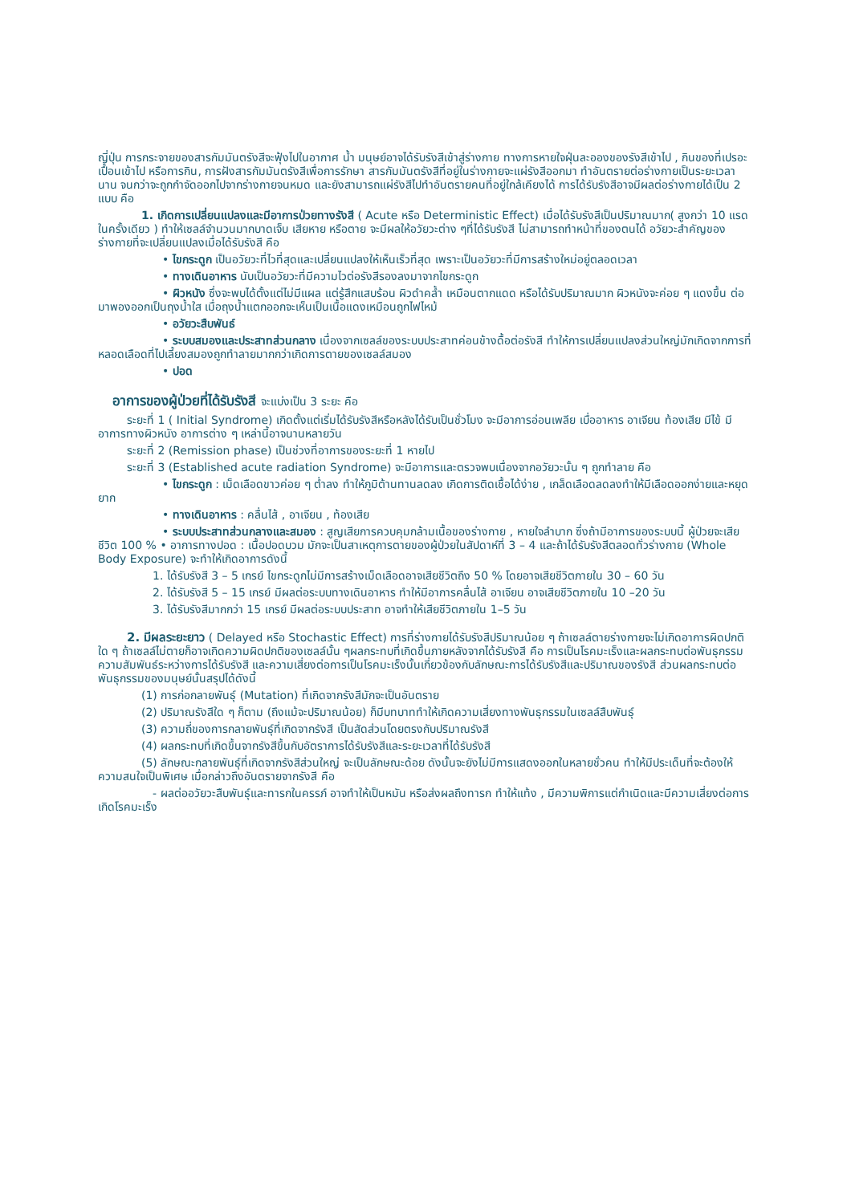ญี่ปุ่น การกระจายของสารกัมมันตรังสีจะฟุ้งไปในอากาศ น้ำ มนุษย์อาจได้รับรังสีเข้าสู่ร่างกาย ทางการหายใจฝุ่นละอองของรังสีเข้าไป , กินของที่เปรอะเปื้อนเข้าไป หรือการกิน, การฝังสารกัมมันตรังสีเพื่อการรักษา สารกัมมันตรังสีที่อยู่ในร่างกายจะแผ่รังสีออกมา ทำอันตรายต่อร่างกายเป็นระยะเวลานาน จนกว่าจะถูกกำจัดออกไปจากร่างกายจนหมด และยังสามารถแผ่รังสีไปทำอันตรายคนที่อยู่ใกล้เคียงได้ การได้รับรังสีอาจมีผลต่อร่างกายได้เป็น 2 แบบ คือ
1. เกิดการเปลี่ยนแปลงและมีอาการป่วยทางรังสี ( Acute หรือ Deterministic Effect) เมื่อได้รับรังสีเป็นปริมาณมาก( สูงกว่า 10 แรด ในครั้งเดียว ) ทำให้เซลล์จำนวนมากบาดเจ็บ เสียหาย หรือตาย จะมีผลให้อวัยวะต่าง ๆที่ได้รับรังสี ไม่สามารถทำหน้าที่ของตนได้ อวัยวะสำคัญของร่างกายที่จะเปลี่ยนแปลงเมื่อได้รับรังสี คือ
• ไขกระดูก เป็นอวัยวะที่ไวที่สุดและเปลี่ยนแปลงให้เห็นเร็วที่สุด เพราะเป็นอวัยวะที่มีการสร้างใหม่อยู่ตลอดเวลา
• ทางเดินอาหาร นับเป็นอวัยวะที่มีความไวต่อรังสีรองลงมาจากไขกระดูก
• ผิวหนัง ซึ่งจะพบได้ตั้งแต่ไม่มีแผล แต่รู้สึกแสบร้อน ผิวดำคล้ำ เหมือนตากแดด หรือได้รับปริมาณมาก ผิวหนังจะค่อย ๆ แดงขึ้น ต่อมาพองออกเป็นถุงน้ำใส เมื่อถุงน้ำแตกออกจะเห็นเป็นเนื้อแดงเหมือนถูกไฟไหม้
• อวัยวะสืบพันธ์
• ระบบสมองและประสาทส่วนกลาง เนื่องจากเซลล์ของระบบประสาทค่อนข้างดื้อต่อรังสี ทำให้การเปลี่ยนแปลงส่วนใหญ่มักเกิดจากการที่หลอดเลือดที่ไปเลี้ยงสมองถูกทำลายมากกว่าเกิดการตายของเซลล์สมอง
• ปอด
อาการของผู้ป่วยที่ได้รับรังสี จะแบ่งเป็น 3 ระยะ คือ
ระยะที่ 1 ( Initial Syndrome) เกิดตั้งแต่เริ่มได้รับรังสีหรือหลังได้รับเป็นชั่วโมง จะมีอาการอ่อนเพลีย เบื่ออาหาร อาเจียน ท้องเสีย มีไข้ มีอาการทางผิวหนัง อาการต่าง ๆ เหล่านี้อาจนานหลายวัน
ระยะที่ 2 (Remission phase) เป็นช่วงที่อาการของระยะที่ 1 หายไป
ระยะที่ 3 (Established acute radiation Syndrome) จะมีอาการและตรวจพบเนื่องจากอวัยวะนั้น ๆ ถูกทำลาย คือ
• ไขกระดูก : เม็ดเลือดขาวค่อย ๆ ต่ำลง ทำให้ภูมิต้านทานลดลง เกิดการติดเชื้อได้ง่าย , เกล็ดเลือดลดลงทำให้มีเลือดออกง่ายและหยุดยาก
• ทางเดินอาหาร : คลื่นไส้ , อาเจียน , ท้องเสีย
• ระบบประสาทส่วนกลางและสมอง : สูญเสียการควบคุมกล้ามเนื้อของร่างกาย , หายใจลำบาก ซึ่งถ้ามีอาการของระบบนี้ ผู้ป่วยจะเสียชีวิต 100 % • อาการทางปอด : เนื้อปอดบวม มักจะเป็นสาเหตุการตายของผู้ป่วยในสัปดาห์ที่ 3 – 4 และถ้าได้รับรังสีตลอดทั่วร่างกาย (Whole Body Exposure) จะทำให้เกิดอาการดังนี้
1. ได้รับรังสี 3 – 5 เกรย์ ไขกระดูกไม่มีการสร้างเม็ดเลือดอาจเสียชีวิตถึง 50 % โดยอาจเสียชีวิตภายใน 30 – 60 วัน
2. ได้รับรังสี 5 – 15 เกรย์ มีผลต่อระบบทางเดินอาหาร ทำให้มีอาการคลื่นไส้ อาเจียน อาจเสียชีวิตภายใน 10 –20 วัน
3. ได้รับรังสีมากกว่า 15 เกรย์ มีผลต่อระบบประสาท อาจทำให้เสียชีวิตภายใน 1–5 วัน
2. มีผลระยะยาว ( Delayed หรือ Stochastic Effect) การที่ร่างกายได้รับรังสีปริมาณน้อย ๆ ถ้าเซลล์ตายร่างกายจะไม่เกิดอาการผิดปกติใด ๆ ถ้าเซลล์ไม่ตายก็อาจเกิดความผิดปกติของเซลล์นั้น ๆผลกระทบที่เกิดขึ้นภายหลังจากได้รับรังสี คือ การเป็นโรคมะเร็งและผลกระทบต่อพันธุกรรม ความสัมพันธ์ระหว่างการได้รับรังสี และความเสี่ยงต่อการเป็นโรคมะเร็งนั้นเกี่ยวข้องกับลักษณะการได้รับรังสีและปริมาณของรังสี ส่วนผลกระทบต่อพันธุกรรมของมนุษย์นั้นสรุปได้ดังนี้
(1) การก่อกลายพันธุ์ (Mutation) ที่เกิดจากรังสีมักจะเป็นอันตราย
(2) ปริมาณรังสีใด ๆ ก็ตาม (ถึงแม้จะปริมาณน้อย) ก็มีบทบาททำให้เกิดความเสี่ยงทางพันธุกรรมในเซลล์สืบพันธุ์
(3) ความถี่ของการกลายพันธุ์ที่เกิดจากรังสี เป็นสัดส่วนโดยตรงกับปริมาณรังสี
(4) ผลกระทบที่เกิดขึ้นจากรังสีขึ้นกับอัตราการได้รับรังสีและระยะเวลาที่ได้รับรังสี
(5) ลักษณะกลายพันธุ์ที่เกิดจากรังสีส่วนใหญ่ จะเป็นลักษณะด้อย ดังนั้นจะยังไม่มีการแสดงออกในหลายชั่วคน ทำให้มีประเด็นที่จะต้องให้ความสนใจเป็นพิเศษ เมื่อกล่าวถึงอันตรายจากรังสี คือ
- ผลต่ออวัยวะสืบพันธุ์และทารกในครรภ์ อาจทำให้เป็นหมัน หรือส่งผลถึงทารก ทำให้แท้ง , มีความพิการแต่กำเนิดและมีความเสี่ยงต่อการเกิดโรคมะเร็ง